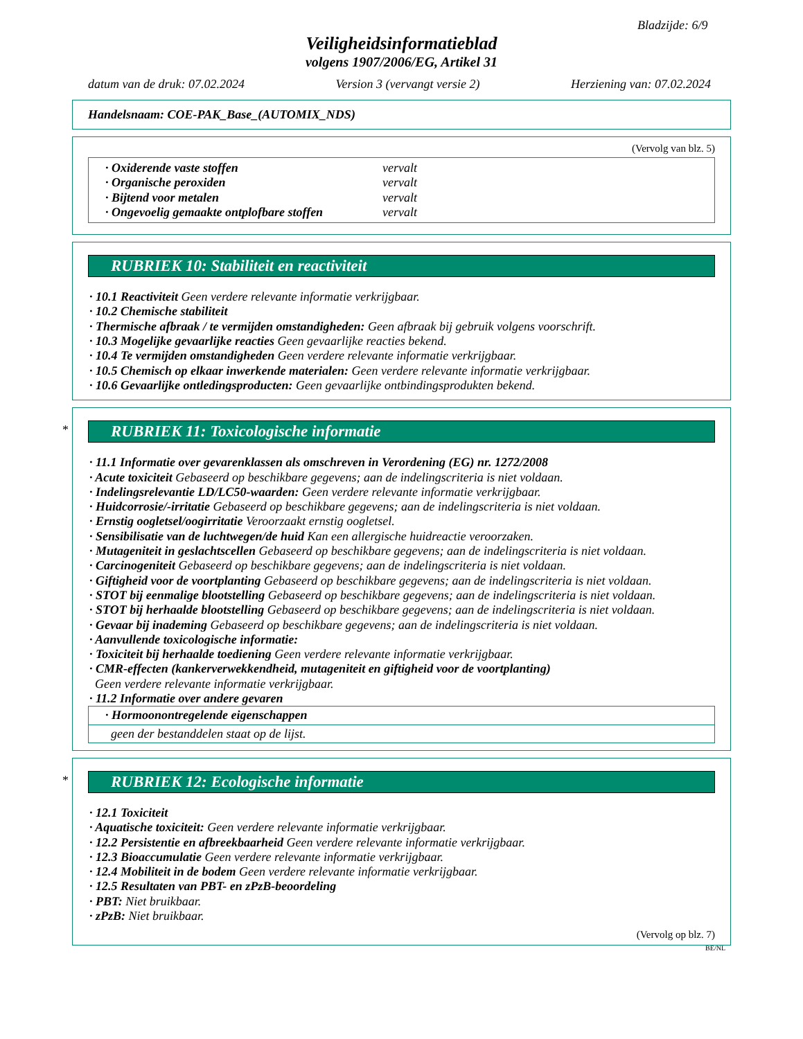Bladzijde: 6/9
Veiligheidsinformatieblad
volgens 1907/2006/EG, Artikel 31
datum van de druk: 07.02.2024 Version 3 (vervangt versie 2) Herziening van: 07.02.2024
Handelsnaam: COE-PAK_Base_(AUTOMIX_NDS)
(Vervolg van blz. 5)
· Oxiderende vaste stoffen vervalt
· Organische peroxiden vervalt
· Bijtend voor metalen vervalt
· Ongevoelig gemaakte ontplofbare stoffen vervalt
RUBRIEK 10: Stabiliteit en reactiviteit
· 10.1 Reactiviteit Geen verdere relevante informatie verkrijgbaar.
· 10.2 Chemische stabiliteit
· Thermische afbraak / te vermijden omstandigheden: Geen afbraak bij gebruik volgens voorschrift.
· 10.3 Mogelijke gevaarlijke reacties Geen gevaarlijke reacties bekend.
· 10.4 Te vermijden omstandigheden Geen verdere relevante informatie verkrijgbaar.
· 10.5 Chemisch op elkaar inwerkende materialen: Geen verdere relevante informatie verkrijgbaar.
· 10.6 Gevaarlijke ontledingsproducten: Geen gevaarlijke ontbindingsprodukten bekend.
* RUBRIEK 11: Toxicologische informatie
· 11.1 Informatie over gevarenklassen als omschreven in Verordening (EG) nr. 1272/2008
· Acute toxiciteit Gebaseerd op beschikbare gegevens; aan de indelingscriteria is niet voldaan.
· Indelingsrelevantie LD/LC50-waarden: Geen verdere relevante informatie verkrijgbaar.
· Huidcorrosie/-irritatie Gebaseerd op beschikbare gegevens; aan de indelingscriteria is niet voldaan.
· Ernstig oogletsel/oogirritatie Veroorzaakt ernstig oogletsel.
· Sensibilisatie van de luchtwegen/de huid Kan een allergische huidreactie veroorzaken.
· Mutageniteit in geslachtscellen Gebaseerd op beschikbare gegevens; aan de indelingscriteria is niet voldaan.
· Carcinogeniteit Gebaseerd op beschikbare gegevens; aan de indelingscriteria is niet voldaan.
· Giftigheid voor de voortplanting Gebaseerd op beschikbare gegevens; aan de indelingscriteria is niet voldaan.
· STOT bij eenmalige blootstelling Gebaseerd op beschikbare gegevens; aan de indelingscriteria is niet voldaan.
· STOT bij herhaalde blootstelling Gebaseerd op beschikbare gegevens; aan de indelingscriteria is niet voldaan.
· Gevaar bij inademing Gebaseerd op beschikbare gegevens; aan de indelingscriteria is niet voldaan.
· Aanvullende toxicologische informatie:
· Toxiciteit bij herhaalde toediening Geen verdere relevante informatie verkrijgbaar.
· CMR-effecten (kankerverwekkendheid, mutageniteit en giftigheid voor de voortplanting)
Geen verdere relevante informatie verkrijgbaar.
· 11.2 Informatie over andere gevaren
· Hormoonontregelende eigenschappen
geen der bestanddelen staat op de lijst.
* RUBRIEK 12: Ecologische informatie
· 12.1 Toxiciteit
· Aquatische toxiciteit: Geen verdere relevante informatie verkrijgbaar.
· 12.2 Persistentie en afbreekbaarheid Geen verdere relevante informatie verkrijgbaar.
· 12.3 Bioaccumulatie Geen verdere relevante informatie verkrijgbaar.
· 12.4 Mobiliteit in de bodem Geen verdere relevante informatie verkrijgbaar.
· 12.5 Resultaten van PBT- en zPzB-beoordeling
· PBT: Niet bruikbaar.
· zPzB: Niet bruikbaar.
(Vervolg op blz. 7)
BE/NL